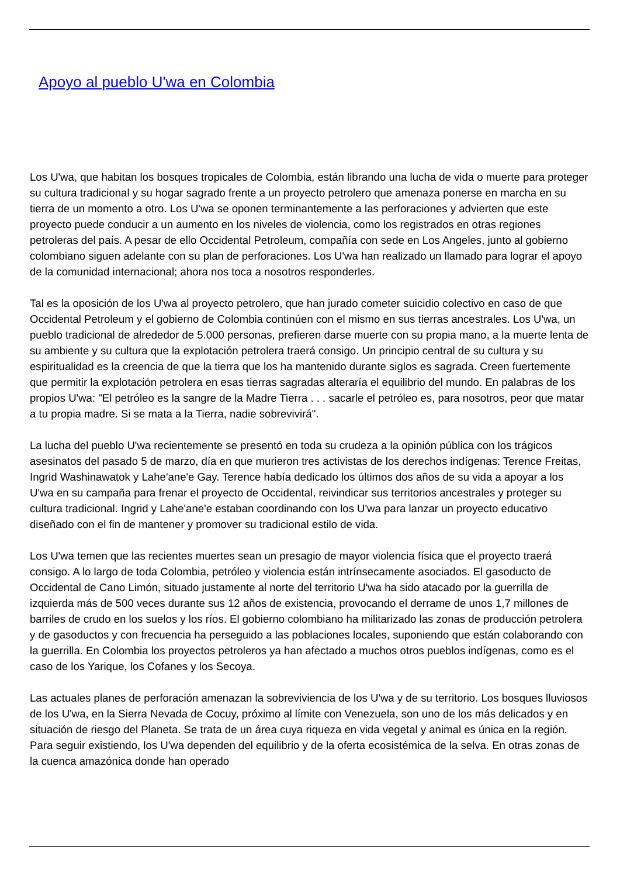Apoyo al pueblo U'wa en Colombia
Los U'wa, que habitan los bosques tropicales de Colombia, están librando una lucha de vida o muerte para proteger su cultura tradicional y su hogar sagrado frente a un proyecto petrolero que amenaza ponerse en marcha en su tierra de un momento a otro. Los U'wa se oponen terminantemente a las perforaciones y advierten que este proyecto puede conducir a un aumento en los niveles de violencia, como los registrados en otras regiones petroleras del país. A pesar de ello Occidental Petroleum, compañía con sede en Los Angeles, junto al gobierno colombiano siguen adelante con su plan de perforaciones. Los U'wa han realizado un llamado para lograr el apoyo de la comunidad internacional; ahora nos toca a nosotros responderles.
Tal es la oposición de los U'wa al proyecto petrolero, que han jurado cometer suicidio colectivo en caso de que Occidental Petroleum y el gobierno de Colombia continúen con el mismo en sus tierras ancestrales. Los U'wa, un pueblo tradicional de alrededor de 5.000 personas, prefieren darse muerte con su propia mano, a la muerte lenta de su ambiente y su cultura que la explotación petrolera traerá consigo. Un principio central de su cultura y su espiritualidad es la creencia de que la tierra que los ha mantenido durante siglos es sagrada. Creen fuertemente que permitir la explotación petrolera en esas tierras sagradas alteraría el equilibrio del mundo. En palabras de los propios U'wa: "El petróleo es la sangre de la Madre Tierra . . . sacarle el petróleo es, para nosotros, peor que matar a tu propia madre. Si se mata a la Tierra, nadie sobrevivirá".
La lucha del pueblo U'wa recientemente se presentó en toda su crudeza a la opinión pública con los trágicos asesinatos del pasado 5 de marzo, día en que murieron tres activistas de los derechos indígenas: Terence Freitas, Ingrid Washinawatok y Lahe'ane'e Gay. Terence había dedicado los últimos dos años de su vida a apoyar a los U'wa en su campaña para frenar el proyecto de Occidental, reivindicar sus territorios ancestrales y proteger su cultura tradicional. Ingrid y Lahe'ane'e estaban coordinando con los U'wa para lanzar un proyecto educativo diseñado con el fin de mantener y promover su tradicional estilo de vida.
Los U'wa temen que las recientes muertes sean un presagio de mayor violencia física que el proyecto traerá consigo. A lo largo de toda Colombia, petróleo y violencia están intrínsecamente asociados. El gasoducto de Occidental de Cano Limón, situado justamente al norte del territorio U'wa ha sido atacado por la guerrilla de izquierda más de 500 veces durante sus 12 años de existencia, provocando el derrame de unos 1,7 millones de barriles de crudo en los suelos y los ríos. El gobierno colombiano ha militarizado las zonas de producción petrolera y de gasoductos y con frecuencia ha perseguido a las poblaciones locales, suponiendo que están colaborando con la guerrilla. En Colombia los proyectos petroleros ya han afectado a muchos otros pueblos indígenas, como es el caso de los Yarique, los Cofanes y los Secoya.
Las actuales planes de perforación amenazan la sobreviviencia de los U'wa y de su territorio. Los bosques lluviosos de los U'wa, en la Sierra Nevada de Cocuy, próximo al límite con Venezuela, son uno de los más delicados y en situación de riesgo del Planeta. Se trata de un área cuya riqueza en vida vegetal y animal es única en la región. Para seguir existiendo, los U'wa dependen del equilibrio y de la oferta ecosistémica de la selva. En otras zonas de la cuenca amazónica donde han operado